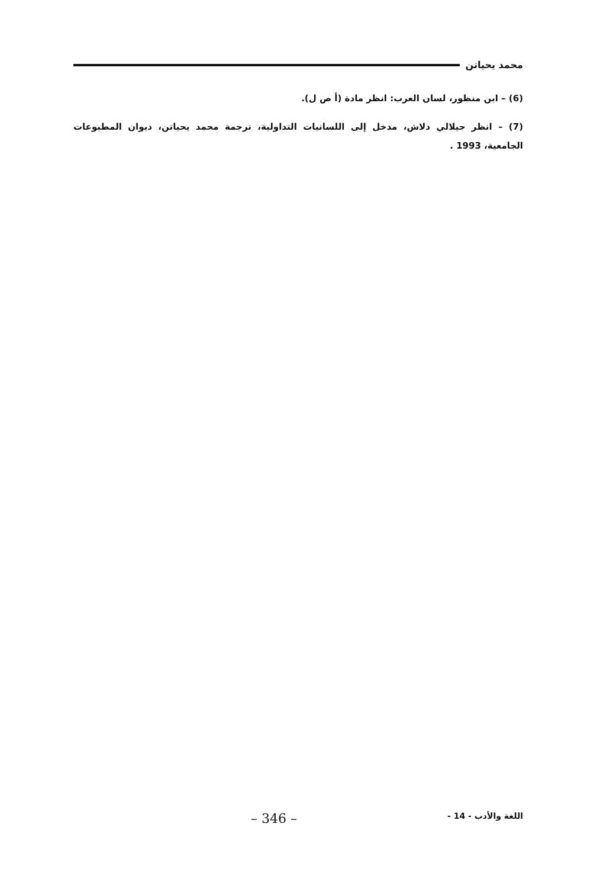محمد يحياتن
(6) – ابن منظور، لسان العرب: انظر مادة (أ ص ل).
(7) – انظر جيلالي دلاش، مدخل إلى اللسانيات التداولية، ترجمة محمد يحياتن، ديوان المطبوعات الجامعية، 1993 .
اللغة والأدب - 14 - – 346 –